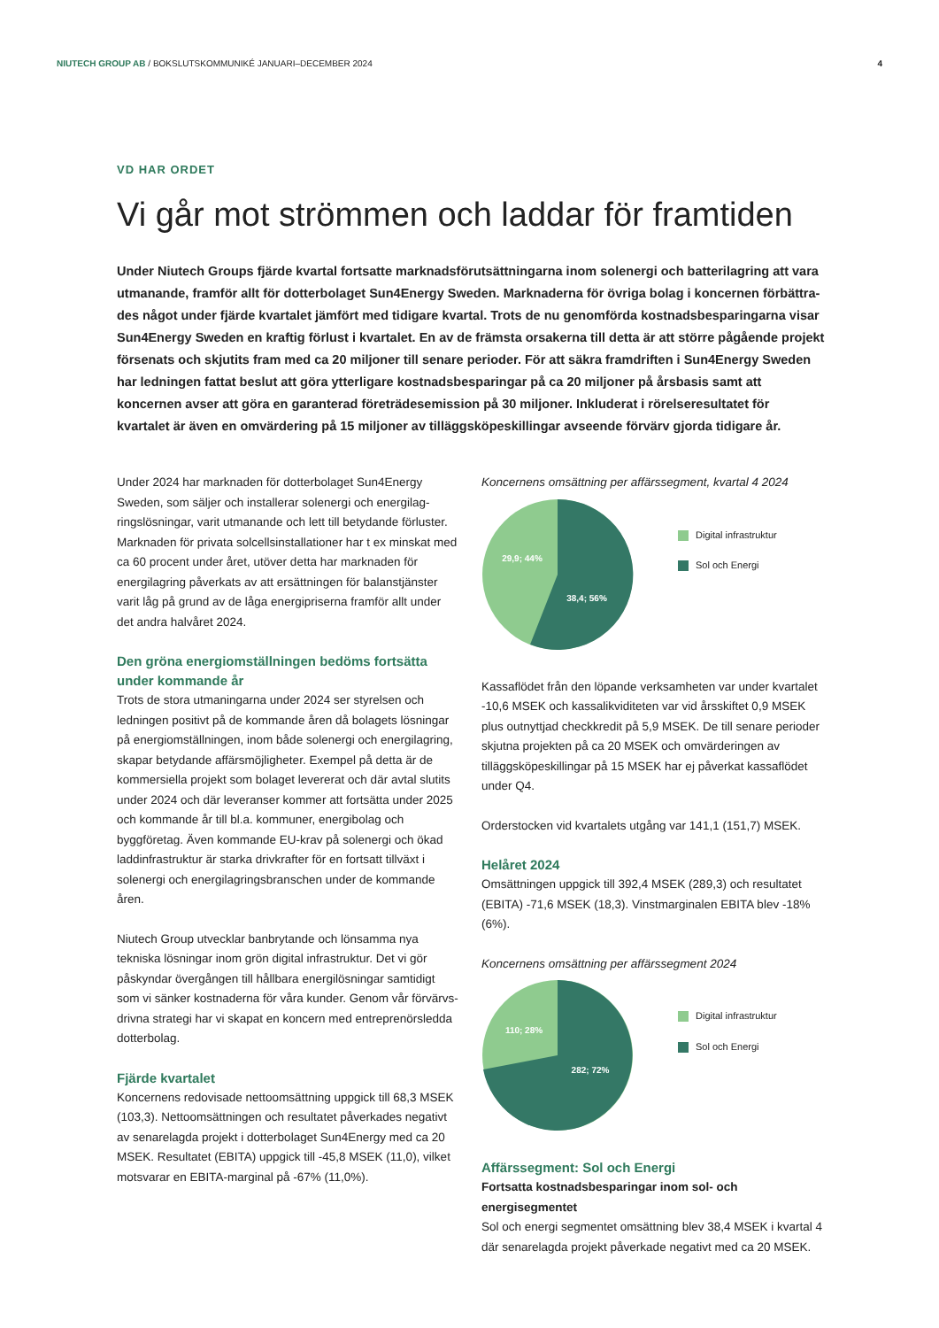NIUTECH GROUP AB / BOKSLUTSKOMMUNIKÉ JANUARI–DECEMBER 2024 4
VD HAR ORDET
Vi går mot strömmen och laddar för framtiden
Under Niutech Groups fjärde kvartal fortsatte marknadsförutsättningarna inom solenergi och batterilagring att vara utmanande, framför allt för dotterbolaget Sun4Energy Sweden. Marknaderna för övriga bolag i koncernen förbättra­des något under fjärde kvartalet jämfört med tidigare kvartal. Trots de nu genomförda kostnadsbesparingarna visar Sun4Energy Sweden en kraftig förlust i kvartalet. En av de främsta orsakerna till detta är att större pågående projekt försenats och skjutits fram med ca 20 miljoner till senare perioder. För att säkra framdriften i Sun4Energy Sweden har ledningen fattat beslut att göra ytterligare kostnadsbesparingar på ca 20 miljoner på årsbasis samt att koncernen avser att göra en garanterad företrädesemission på 30 miljoner. Inkluderat i rörelseresultatet för kvartalet är även en omvärdering på 15 miljoner av tilläggsköpeskillingar avseende förvärv gjorda tidigare år.
Under 2024 har marknaden för dotterbolaget Sun4Energy Sweden, som säljer och installerar solenergi och energilag­ringslösningar, varit utmanande och lett till betydande förluster. Marknaden för privata solcellsinstallationer har t ex minskat med ca 60 procent under året, utöver detta har marknaden för energilagring påverkats av att ersättningen för balanstjänster varit låg på grund av de låga energipriserna framför allt under det andra halvåret 2024.
Den gröna energiomställningen bedöms fortsätta under kommande år
Trots de stora utmaningarna under 2024 ser styrelsen och ledningen positivt på de kommande åren då bolagets lösningar på energiomställningen, inom både solenergi och energilagring, skapar betydande affärsmöjligheter. Exempel på detta är de kommersiella projekt som bolaget levererat och där avtal slutits under 2024 och där leveranser kommer att fortsätta under 2025 och kommande år till bl.a. kommuner, energibolag och byggföretag. Även kommande EU-krav på solenergi och ökad laddinfrastruktur är starka drivkrafter för en fortsatt tillväxt i solenergi och energilagringsbranschen under de kommande åren.
Niutech Group utvecklar banbrytande och lönsamma nya tekniska lösningar inom grön digital infrastruktur. Det vi gör påskyndar övergången till hållbara energilösningar samtidigt som vi sänker kostnaderna för våra kunder. Genom vår förvärvs­drivna strategi har vi skapat en koncern med entreprenörsledda dotterbolag.
Fjärde kvartalet
Koncernens redovisade nettoomsättning uppgick till 68,3 MSEK (103,3). Nettoomsättningen och resultatet påverkades negativt av senarelagda projekt i dotterbolaget Sun4Energy med ca 20 MSEK. Resultatet (EBITA) uppgick till -45,8 MSEK (11,0), vilket motsvarar en EBITA-marginal på -67% (11,0%).
Koncernens omsättning per affärssegment, kvartal 4 2024
29,9; 44%
38,4; 56%
Digital infrastruktur
Sol och Energi
Kassaflödet från den löpande verksamheten var under kvartalet -10,6 MSEK och kassalikviditeten var vid årsskiftet 0,9 MSEK plus outnyttjad checkkredit på 5,9 MSEK. De till senare peri­oder skjutna projekten på ca 20 MSEK och omvärderingen av tilläggsköpeskillingar på 15 MSEK har ej påverkat kassaflödet under Q4.
Orderstocken vid kvartalets utgång var 141,1 (151,7) MSEK.
Helåret 2024
Omsättningen uppgick till 392,4 MSEK (289,3) och resultatet (EBITA) -71,6 MSEK (18,3). Vinstmarginalen EBITA blev -18% (6%).
Koncernens omsättning per affärssegment 2024
110; 28%
282; 72%
Digital infrastruktur
Sol och Energi
Affärssegment: Sol och Energi
Fortsatta kostnadsbesparingar inom sol- och energisegmentet
Sol och energi segmentet omsättning blev 38,4 MSEK i kvartal 4 där senarelagda projekt påverkade negativt med ca 20 MSEK.